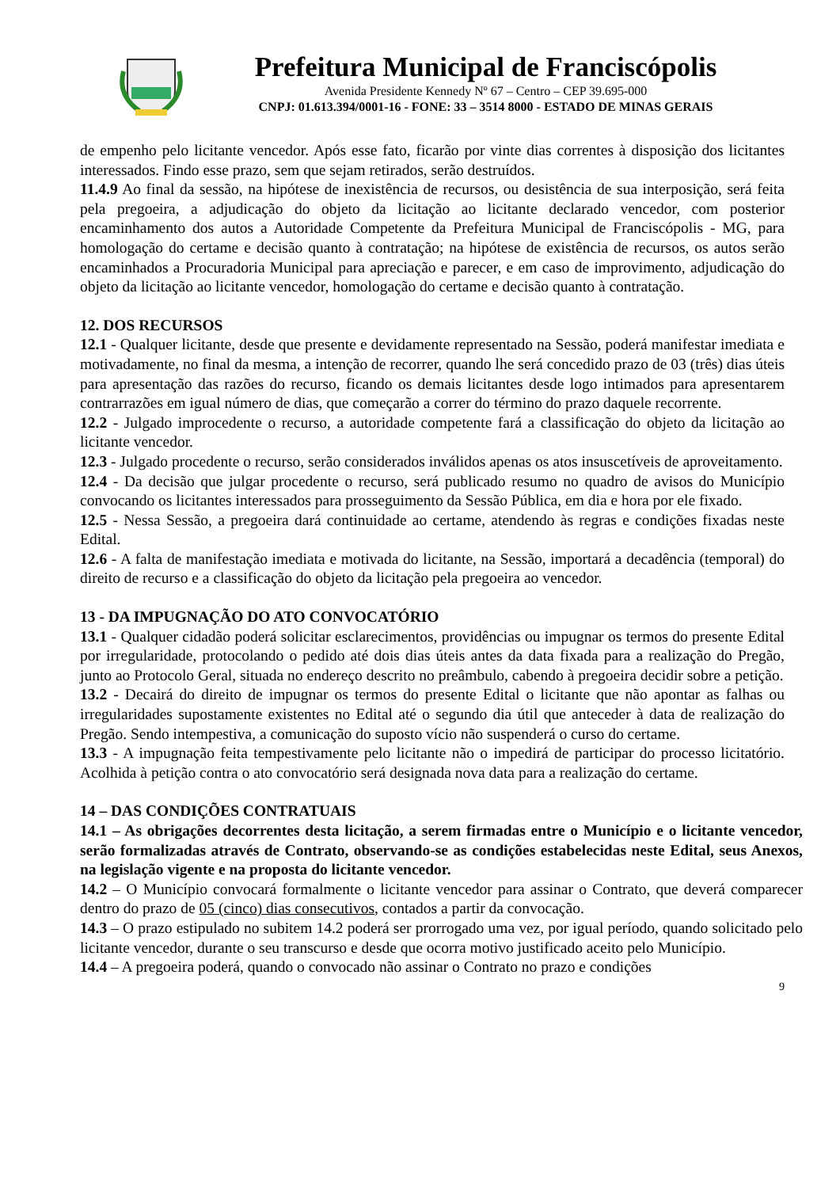Prefeitura Municipal de Franciscópolis
Avenida Presidente Kennedy Nº 67 – Centro – CEP 39.695-000
CNPJ: 01.613.394/0001-16 - FONE: 33 – 3514 8000 - ESTADO DE MINAS GERAIS
de empenho pelo licitante vencedor. Após esse fato, ficarão por vinte dias correntes à disposição dos licitantes interessados. Findo esse prazo, sem que sejam retirados, serão destruídos.
11.4.9 Ao final da sessão, na hipótese de inexistência de recursos, ou desistência de sua interposição, será feita pela pregoeira, a adjudicação do objeto da licitação ao licitante declarado vencedor, com posterior encaminhamento dos autos a Autoridade Competente da Prefeitura Municipal de Franciscópolis - MG, para homologação do certame e decisão quanto à contratação; na hipótese de existência de recursos, os autos serão encaminhados a Procuradoria Municipal para apreciação e parecer, e em caso de improvimento, adjudicação do objeto da licitação ao licitante vencedor, homologação do certame e decisão quanto à contratação.
12. DOS RECURSOS
12.1 - Qualquer licitante, desde que presente e devidamente representado na Sessão, poderá manifestar imediata e motivadamente, no final da mesma, a intenção de recorrer, quando lhe será concedido prazo de 03 (três) dias úteis para apresentação das razões do recurso, ficando os demais licitantes desde logo intimados para apresentarem contrarrazões em igual número de dias, que começarão a correr do término do prazo daquele recorrente.
12.2 - Julgado improcedente o recurso, a autoridade competente fará a classificação do objeto da licitação ao licitante vencedor.
12.3 - Julgado procedente o recurso, serão considerados inválidos apenas os atos insuscetíveis de aproveitamento.
12.4 - Da decisão que julgar procedente o recurso, será publicado resumo no quadro de avisos do Município convocando os licitantes interessados para prosseguimento da Sessão Pública, em dia e hora por ele fixado.
12.5 - Nessa Sessão, a pregoeira dará continuidade ao certame, atendendo às regras e condições fixadas neste Edital.
12.6 - A falta de manifestação imediata e motivada do licitante, na Sessão, importará a decadência (temporal) do direito de recurso e a classificação do objeto da licitação pela pregoeira ao vencedor.
13 - DA IMPUGNAÇÃO DO ATO CONVOCATÓRIO
13.1 - Qualquer cidadão poderá solicitar esclarecimentos, providências ou impugnar os termos do presente Edital por irregularidade, protocolando o pedido até dois dias úteis antes da data fixada para a realização do Pregão, junto ao Protocolo Geral, situada no endereço descrito no preâmbulo, cabendo à pregoeira decidir sobre a petição.
13.2 - Decairá do direito de impugnar os termos do presente Edital o licitante que não apontar as falhas ou irregularidades supostamente existentes no Edital até o segundo dia útil que anteceder à data de realização do Pregão. Sendo intempestiva, a comunicação do suposto vício não suspenderá o curso do certame.
13.3 - A impugnação feita tempestivamente pelo licitante não o impedirá de participar do processo licitatório. Acolhida à petição contra o ato convocatório será designada nova data para a realização do certame.
14 – DAS CONDIÇÕES CONTRATUAIS
14.1 – As obrigações decorrentes desta licitação, a serem firmadas entre o Município e o licitante vencedor, serão formalizadas através de Contrato, observando-se as condições estabelecidas neste Edital, seus Anexos, na legislação vigente e na proposta do licitante vencedor.
14.2 – O Município convocará formalmente o licitante vencedor para assinar o Contrato, que deverá comparecer dentro do prazo de 05 (cinco) dias consecutivos, contados a partir da convocação.
14.3 – O prazo estipulado no subitem 14.2 poderá ser prorrogado uma vez, por igual período, quando solicitado pelo licitante vencedor, durante o seu transcurso e desde que ocorra motivo justificado aceito pelo Município.
14.4 – A pregoeira poderá, quando o convocado não assinar o Contrato no prazo e condições
9